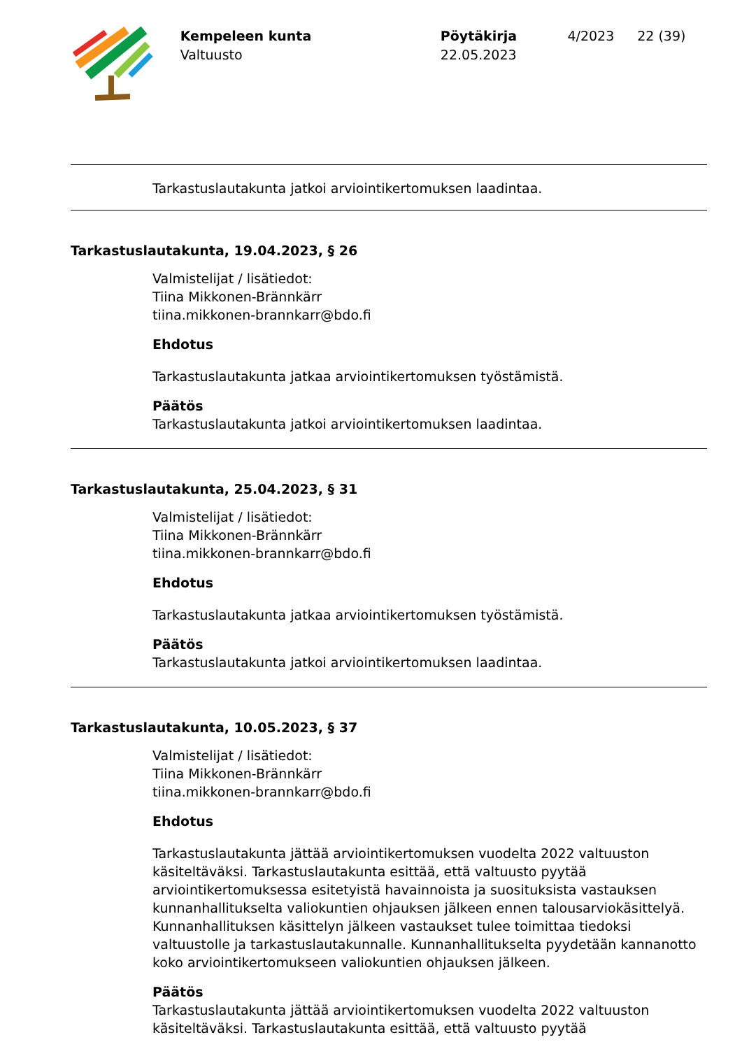Kempeleen kunta
Valtuusto
Pöytäkirja
22.05.2023
4/2023 22 (39)
Tarkastuslautakunta jatkoi arviointikertomuksen laadintaa.
Tarkastuslautakunta, 19.04.2023, § 26
Valmistelijat / lisätiedot:
Tiina Mikkonen-Brännkärr
tiina.mikkonen-brannkarr@bdo.fi
Ehdotus
Tarkastuslautakunta jatkaa arviointikertomuksen työstämistä.
Päätös
Tarkastuslautakunta jatkoi arviointikertomuksen laadintaa.
Tarkastuslautakunta, 25.04.2023, § 31
Valmistelijat / lisätiedot:
Tiina Mikkonen-Brännkärr
tiina.mikkonen-brannkarr@bdo.fi
Ehdotus
Tarkastuslautakunta jatkaa arviointikertomuksen työstämistä.
Päätös
Tarkastuslautakunta jatkoi arviointikertomuksen laadintaa.
Tarkastuslautakunta, 10.05.2023, § 37
Valmistelijat / lisätiedot:
Tiina Mikkonen-Brännkärr
tiina.mikkonen-brannkarr@bdo.fi
Ehdotus
Tarkastuslautakunta jättää arviointikertomuksen vuodelta 2022 valtuuston käsiteltäväksi. Tarkastuslautakunta esittää, että valtuusto pyytää arviointikertomuksessa esitetyistä havainnoista ja suosituksista vastauksen kunnanhallitukselta valiokuntien ohjauksen jälkeen ennen talousarviokäsittelyä. Kunnanhallituksen käsittelyn jälkeen vastaukset tulee toimittaa tiedoksi valtuustolle ja tarkastuslautakunnalle. Kunnanhallitukselta pyydetään kannanotto koko arviointikertomukseen valiokuntien ohjauksen jälkeen.
Päätös
Tarkastuslautakunta jättää arviointikertomuksen vuodelta 2022 valtuuston
käsiteltäväksi. Tarkastuslautakunta esittää, että valtuusto pyytää